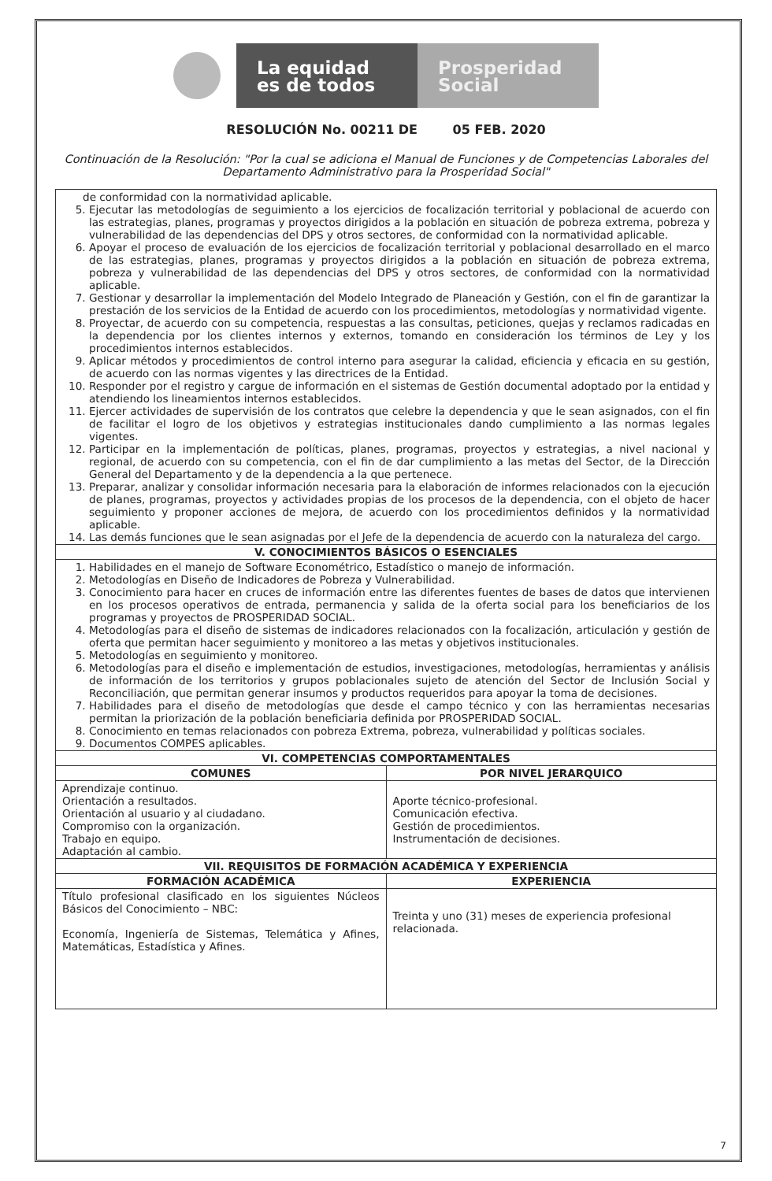La equidad es de todos
Prosperidad Social
RESOLUCIÓN No. 00211 DE 05 FEB. 2020
Continuación de la Resolución: "Por la cual se adiciona el Manual de Funciones y de Competencias Laborales del Departamento Administrativo para la Prosperidad Social"
| de conformidad con la normatividad aplicable. 5. Ejecutar las metodologías de seguimiento a los ejercicios de focalización territorial y poblacional de acuerdo con las estrategias, planes, programas y proyectos dirigidos a la población en situación de pobreza extrema, pobreza y vulnerabilidad de las dependencias del DPS y otros sectores, de conformidad con la normatividad aplicable. 6. Apoyar el proceso de evaluación de los ejercicios de focalización territorial y poblacional desarrollado en el marco de las estrategias, planes, programas y proyectos dirigidos a la población en situación de pobreza extrema, pobreza y vulnerabilidad de las dependencias del DPS y otros sectores, de conformidad con la normatividad aplicable. 7. Gestionar y desarrollar la implementación del Modelo Integrado de Planeación y Gestión, con el fin de garantizar la prestación de los servicios de la Entidad de acuerdo con los procedimientos, metodologías y normatividad vigente. 8. Proyectar, de acuerdo con su competencia, respuestas a las consultas, peticiones, quejas y reclamos radicadas en la dependencia por los clientes internos y externos, tomando en consideración los términos de Ley y los procedimientos internos establecidos. 9. Aplicar métodos y procedimientos de control interno para asegurar la calidad, eficiencia y eficacia en su gestión, de acuerdo con las normas vigentes y las directrices de la Entidad. 10. Responder por el registro y cargue de información en el sistemas de Gestión documental adoptado por la entidad y atendiendo los lineamientos internos establecidos. 11. Ejercer actividades de supervisión de los contratos que celebre la dependencia y que le sean asignados, con el fin de facilitar el logro de los objetivos y estrategias institucionales dando cumplimiento a las normas legales vigentes. 12. Participar en la implementación de políticas, planes, programas, proyectos y estrategias, a nivel nacional y regional, de acuerdo con su competencia, con el fin de dar cumplimiento a las metas del Sector, de la Dirección General del Departamento y de la dependencia a la que pertenece. 13. Preparar, analizar y consolidar información necesaria para la elaboración de informes relacionados con la ejecución de planes, programas, proyectos y actividades propias de los procesos de la dependencia, con el objeto de hacer seguimiento y proponer acciones de mejora, de acuerdo con los procedimientos definidos y la normatividad aplicable. 14. Las demás funciones que le sean asignadas por el Jefe de la dependencia de acuerdo con la naturaleza del cargo. | |
| V. CONOCIMIENTOS BÁSICOS O ESENCIALES | |
| 1. Habilidades en el manejo de Software Econométrico, Estadístico o manejo de información. 2. Metodologías en Diseño de Indicadores de Pobreza y Vulnerabilidad. 3. Conocimiento para hacer en cruces de información entre las diferentes fuentes de bases de datos que intervienen en los procesos operativos de entrada, permanencia y salida de la oferta social para los beneficiarios de los programas y proyectos de PROSPERIDAD SOCIAL. 4. Metodologías para el diseño de sistemas de indicadores relacionados con la focalización, articulación y gestión de oferta que permitan hacer seguimiento y monitoreo a las metas y objetivos institucionales. 5. Metodologías en seguimiento y monitoreo. 6. Metodologías para el diseño e implementación de estudios, investigaciones, metodologías, herramientas y análisis de información de los territorios y grupos poblacionales sujeto de atención del Sector de Inclusión Social y Reconciliación, que permitan generar insumos y productos requeridos para apoyar la toma de decisiones. 7. Habilidades para el diseño de metodologías que desde el campo técnico y con las herramientas necesarias permitan la priorización de la población beneficiaria definida por PROSPERIDAD SOCIAL. 8. Conocimiento en temas relacionados con pobreza Extrema, pobreza, vulnerabilidad y políticas sociales. 9. Documentos COMPES aplicables. | |
| VI. COMPETENCIAS COMPORTAMENTALES | |
| COMUNES | POR NIVEL JERARQUICO |
| Aprendizaje continuo. Orientación a resultados. Orientación al usuario y al ciudadano. Compromiso con la organización. Trabajo en equipo. Adaptación al cambio. | Aporte técnico-profesional. Comunicación efectiva. Gestión de procedimientos. Instrumentación de decisiones. |
| VII. REQUISITOS DE FORMACIÓN ACADÉMICA Y EXPERIENCIA | |
| FORMACIÓN ACADÉMICA | EXPERIENCIA |
| Título profesional clasificado en los siguientes Núcleos Básicos del Conocimiento – NBC: Economía, Ingeniería de Sistemas, Telemática y Afines, Matemáticas, Estadística y Afines. | Treinta y uno (31) meses de experiencia profesional relacionada. |
7